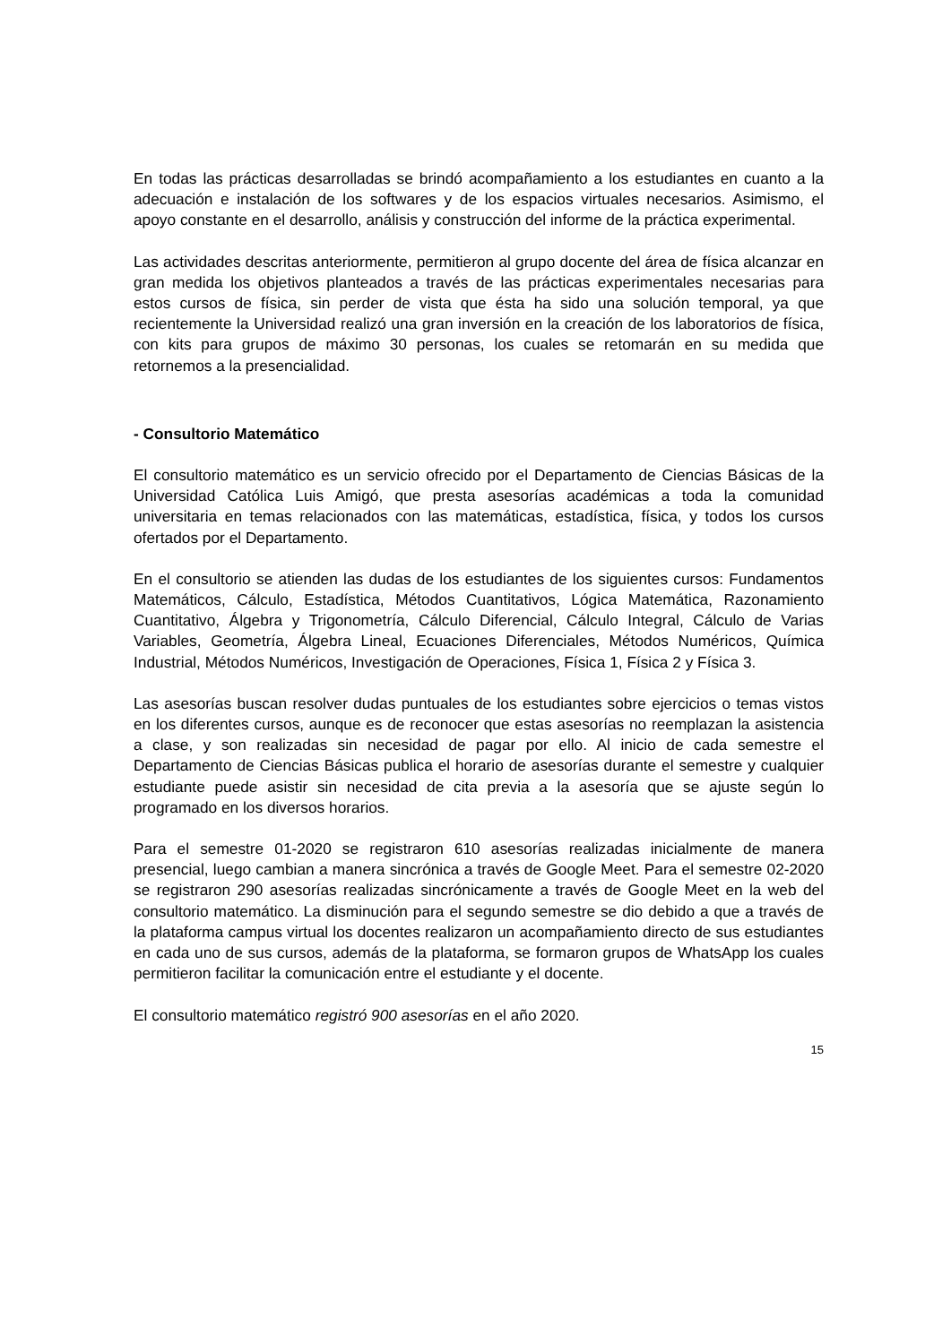En todas las prácticas desarrolladas se brindó acompañamiento a los estudiantes en cuanto a la adecuación e instalación de los softwares y de los espacios virtuales necesarios. Asimismo, el apoyo constante en el desarrollo, análisis y construcción del informe de la práctica experimental.
Las actividades descritas anteriormente, permitieron al grupo docente del área de física alcanzar en gran medida los objetivos planteados a través de las prácticas experimentales necesarias para estos cursos de física, sin perder de vista que ésta ha sido una solución temporal, ya que recientemente la Universidad realizó una gran inversión en la creación de los laboratorios de física, con kits para grupos de máximo 30 personas, los cuales se retomarán en su medida que retornemos a la presencialidad.
- Consultorio Matemático
El consultorio matemático es un servicio ofrecido por el Departamento de Ciencias Básicas de la Universidad Católica Luis Amigó, que presta asesorías académicas a toda la comunidad universitaria en temas relacionados con las matemáticas, estadística, física, y todos los cursos ofertados por el Departamento.
En el consultorio se atienden las dudas de los estudiantes de los siguientes cursos: Fundamentos Matemáticos, Cálculo, Estadística, Métodos Cuantitativos, Lógica Matemática, Razonamiento Cuantitativo, Álgebra y Trigonometría, Cálculo Diferencial, Cálculo Integral, Cálculo de Varias Variables, Geometría, Álgebra Lineal, Ecuaciones Diferenciales, Métodos Numéricos, Química Industrial, Métodos Numéricos, Investigación de Operaciones, Física 1, Física 2 y Física 3.
Las asesorías buscan resolver dudas puntuales de los estudiantes sobre ejercicios o temas vistos en los diferentes cursos, aunque es de reconocer que estas asesorías no reemplazan la asistencia a clase, y son realizadas sin necesidad de pagar por ello. Al inicio de cada semestre el Departamento de Ciencias Básicas publica el horario de asesorías durante el semestre y cualquier estudiante puede asistir sin necesidad de cita previa a la asesoría que se ajuste según lo programado en los diversos horarios.
Para el semestre 01-2020 se registraron 610 asesorías realizadas inicialmente de manera presencial, luego cambian a manera sincrónica a través de Google Meet. Para el semestre 02-2020 se registraron 290 asesorías realizadas sincrónicamente a través de Google Meet en la web del consultorio matemático. La disminución para el segundo semestre se dio debido a que a través de la plataforma campus virtual los docentes realizaron un acompañamiento directo de sus estudiantes en cada uno de sus cursos, además de la plataforma, se formaron grupos de WhatsApp los cuales permitieron facilitar la comunicación entre el estudiante y el docente.
El consultorio matemático registró 900 asesorías en el año 2020.
15